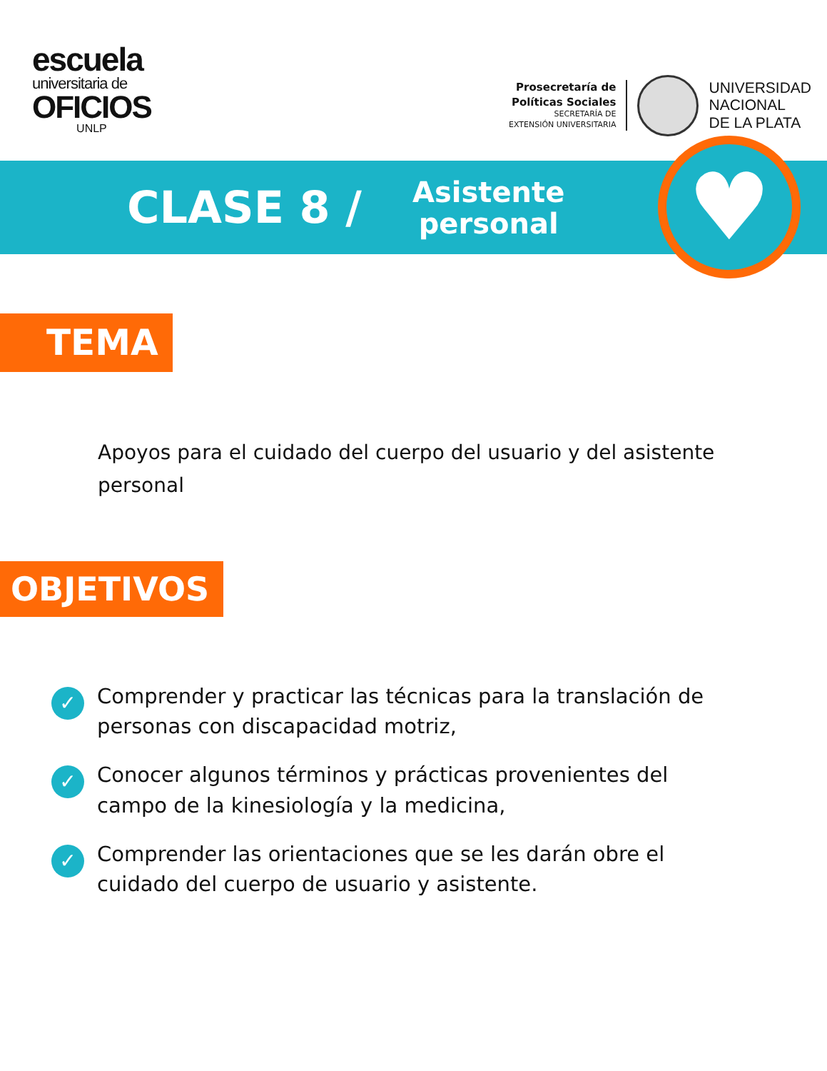escuela
universitaria de
OFICIOS
UNLP
Prosecretaría de
Políticas Sociales
SECRETARÍA DE
EXTENSIÓN UNIVERSITARIA
UNIVERSIDAD
NACIONAL
DE LA PLATA
CLASE 8 /
Asistente
personal
♥
TEMA
Apoyos para el cuidado del cuerpo del usuario y del asistente personal
OBJETIVOS
✓ Comprender y practicar las técnicas para la translación de personas con discapacidad motriz,
✓ Conocer algunos términos y prácticas provenientes del campo de la kinesiología y la medicina,
✓ Comprender las orientaciones que se les darán obre el cuidado del cuerpo de usuario y asistente.